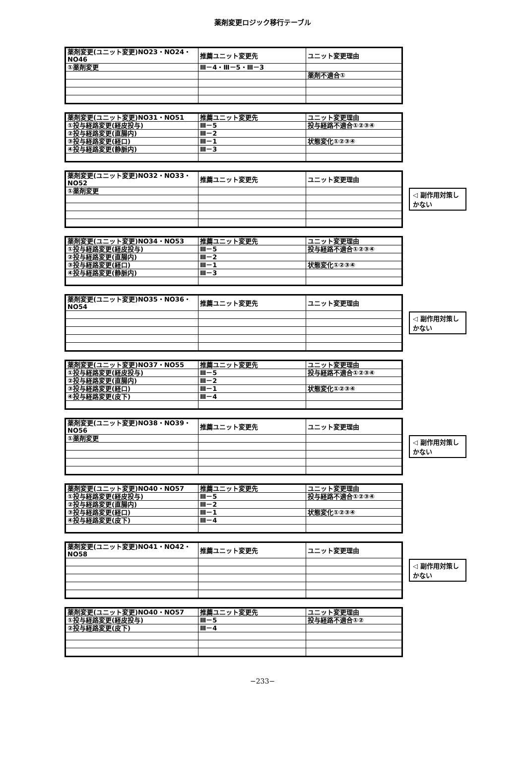薬剤変更ロジック移行テーブル
| 薬剤変更(ユニット変更)NO23・NO24・NO46 | 推薦ユニット変更先 | ユニット変更理由 |
| ①薬剤変更 | Ⅲ－4・Ⅲ－5・Ⅲ－3 | |
| | | 薬剤不適合① |
| 薬剤変更(ユニット変更)NO31・NO51 | 推薦ユニット変更先 | ユニット変更理由 |
| ①投与経路変更(経皮投与) | Ⅲ－5 | 投与経路不適合①②③④ |
| ②投与経路変更(直腸内) | Ⅲ－2 | |
| ③投与経路変更(経口) | Ⅲ－1 | 状態変化①②③④ |
| ④投与経路変更(静脈内) | Ⅲ－3 | |
| 薬剤変更(ユニット変更)NO32・NO33・NO52 | 推薦ユニット変更先 | ユニット変更理由 |
| ①薬剤変更 | | |
◁ 副作用対策しかない
| 薬剤変更(ユニット変更)NO34・NO53 | 推薦ユニット変更先 | ユニット変更理由 |
| ①投与経路変更(経皮投与) | Ⅲ－5 | 投与経路不適合①②③④ |
| ②投与経路変更(直腸内) | Ⅲ－2 | |
| ③投与経路変更(経口) | Ⅲ－1 | 状態変化①②③④ |
| ④投与経路変更(静脈内) | Ⅲ－3 | |
| 薬剤変更(ユニット変更)NO35・NO36・NO54 | 推薦ユニット変更先 | ユニット変更理由 |
◁ 副作用対策しかない
| 薬剤変更(ユニット変更)NO37・NO55 | 推薦ユニット変更先 | ユニット変更理由 |
| ①投与経路変更(経皮投与) | Ⅲ－5 | 投与経路不適合①②③④ |
| ②投与経路変更(直腸内) | Ⅲ－2 | |
| ③投与経路変更(経口) | Ⅲ－1 | 状態変化①②③④ |
| ④投与経路変更(皮下) | Ⅲ－4 | |
| 薬剤変更(ユニット変更)NO38・NO39・NO56 | 推薦ユニット変更先 | ユニット変更理由 |
| ①薬剤変更 | | |
◁ 副作用対策しかない
| 薬剤変更(ユニット変更)NO40・NO57 | 推薦ユニット変更先 | ユニット変更理由 |
| ①投与経路変更(経皮投与) | Ⅲ－5 | 投与経路不適合①②③④ |
| ②投与経路変更(直腸内) | Ⅲ－2 | |
| ③投与経路変更(経口) | Ⅲ－1 | 状態変化①②③④ |
| ④投与経路変更(皮下) | Ⅲ－4 | |
| 薬剤変更(ユニット変更)NO41・NO42・NO58 | 推薦ユニット変更先 | ユニット変更理由 |
◁ 副作用対策しかない
| 薬剤変更(ユニット変更)NO40・NO57 | 推薦ユニット変更先 | ユニット変更理由 |
| ①投与経路変更(経皮投与) | Ⅲ－5 | 投与経路不適合①② |
| ②投与経路変更(皮下) | Ⅲ－4 | |
−233−